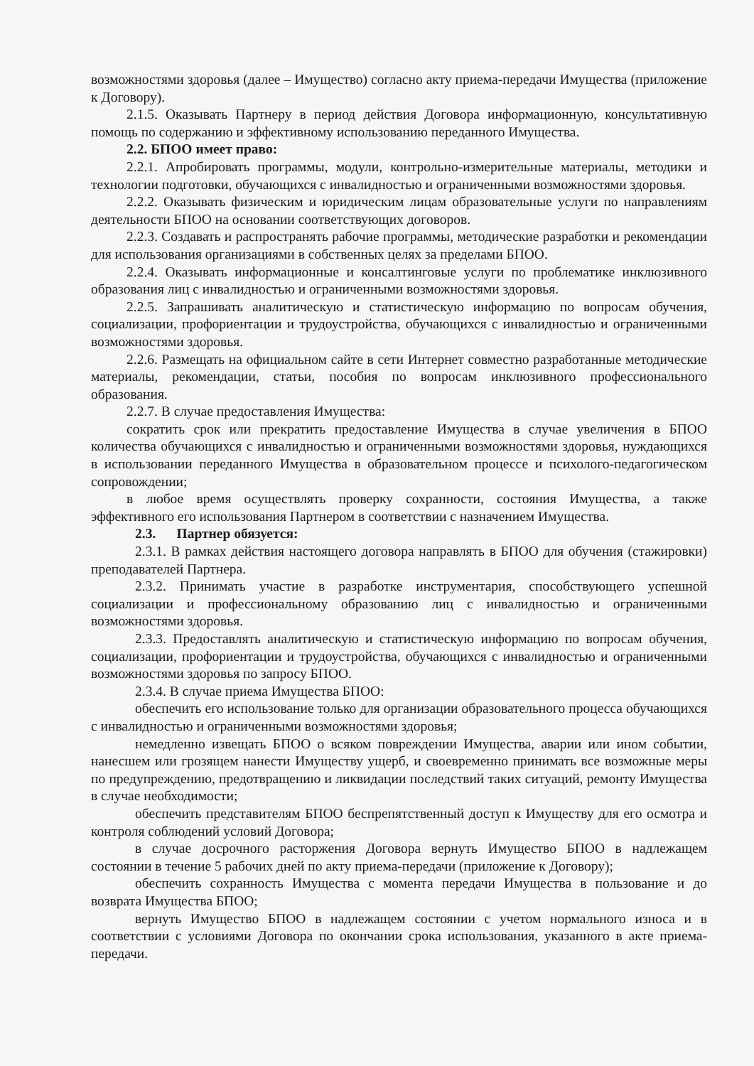возможностями здоровья (далее – Имущество) согласно акту приема-передачи Имущества (приложение к Договору).
2.1.5. Оказывать Партнеру в период действия Договора информационную, консультативную помощь по содержанию и эффективному использованию переданного Имущества.
2.2. БПОО имеет право:
2.2.1. Апробировать программы, модули, контрольно-измерительные материалы, методики и технологии подготовки, обучающихся с инвалидностью и ограниченными возможностями здоровья.
2.2.2. Оказывать физическим и юридическим лицам образовательные услуги по направлениям деятельности БПОО на основании соответствующих договоров.
2.2.3. Создавать и распространять рабочие программы, методические разработки и рекомендации для использования организациями в собственных целях за пределами БПОО.
2.2.4. Оказывать информационные и консалтинговые услуги по проблематике инклюзивного образования лиц с инвалидностью и ограниченными возможностями здоровья.
2.2.5. Запрашивать аналитическую и статистическую информацию по вопросам обучения, социализации, профориентации и трудоустройства, обучающихся с инвалидностью и ограниченными возможностями здоровья.
2.2.6. Размещать на официальном сайте в сети Интернет совместно разработанные методические материалы, рекомендации, статьи, пособия по вопросам инклюзивного профессионального образования.
2.2.7. В случае предоставления Имущества:
сократить срок или прекратить предоставление Имущества в случае увеличения в БПОО количества обучающихся с инвалидностью и ограниченными возможностями здоровья, нуждающихся в использовании переданного Имущества в образовательном процессе и психолого-педагогическом сопровождении;
в любое время осуществлять проверку сохранности, состояния Имущества, а также эффективного его использования Партнером в соответствии с назначением Имущества.
2.3. Партнер обязуется:
2.3.1. В рамках действия настоящего договора направлять в БПОО для обучения (стажировки) преподавателей Партнера.
2.3.2. Принимать участие в разработке инструментария, способствующего успешной социализации и профессиональному образованию лиц с инвалидностью и ограниченными возможностями здоровья.
2.3.3. Предоставлять аналитическую и статистическую информацию по вопросам обучения, социализации, профориентации и трудоустройства, обучающихся с инвалидностью и ограниченными возможностями здоровья по запросу БПОО.
2.3.4. В случае приема Имущества БПОО:
обеспечить его использование только для организации образовательного процесса обучающихся с инвалидностью и ограниченными возможностями здоровья;
немедленно извещать БПОО о всяком повреждении Имущества, аварии или ином событии, нанесшем или грозящем нанести Имуществу ущерб, и своевременно принимать все возможные меры по предупреждению, предотвращению и ликвидации последствий таких ситуаций, ремонту Имущества в случае необходимости;
обеспечить представителям БПОО беспрепятственный доступ к Имуществу для его осмотра и контроля соблюдений условий Договора;
в случае досрочного расторжения Договора вернуть Имущество БПОО в надлежащем состоянии в течение 5 рабочих дней по акту приема-передачи (приложение к Договору);
обеспечить сохранность Имущества с момента передачи Имущества в пользование и до возврата Имущества БПОО;
вернуть Имущество БПОО в надлежащем состоянии с учетом нормального износа и в соответствии с условиями Договора по окончании срока использования, указанного в акте приема-передачи.